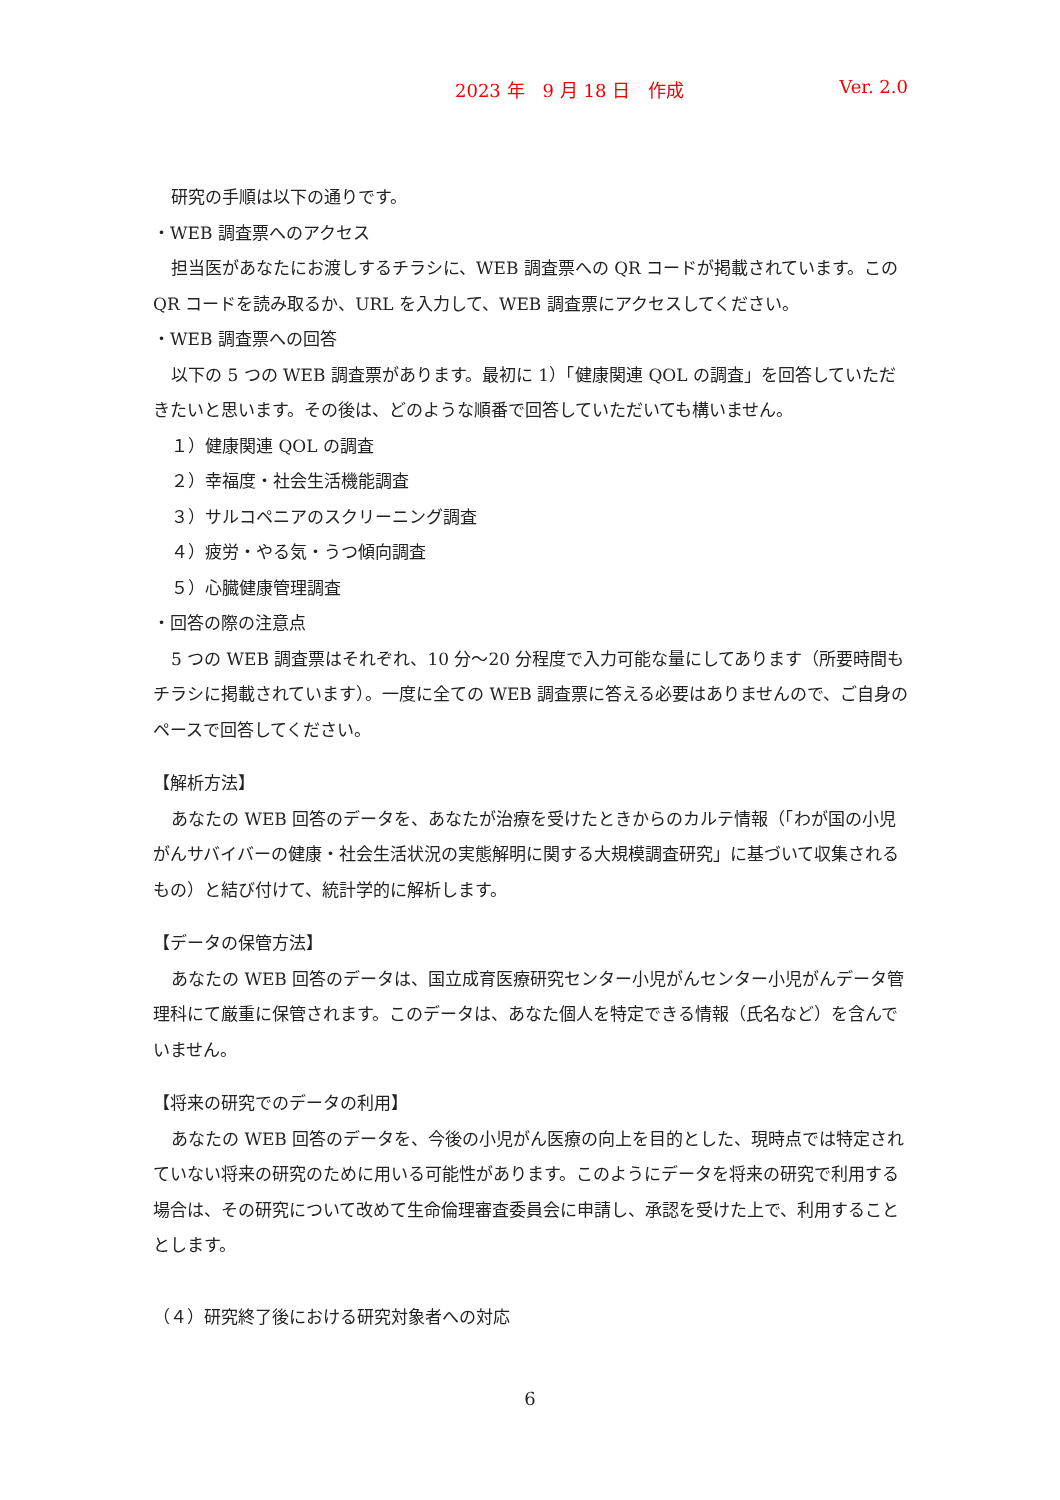2023 年　9 月 18 日　作成 Ver. 2.0
研究の手順は以下の通りです。
・WEB 調査票へのアクセス
担当医があなたにお渡しするチラシに、WEB 調査票への QR コードが掲載されています。この QR コードを読み取るか、URL を入力して、WEB 調査票にアクセスしてください。
・WEB 調査票への回答
以下の 5 つの WEB 調査票があります。最初に 1）「健康関連 QOL の調査」を回答していただきたいと思います。その後は、どのような順番で回答していただいても構いません。
１）健康関連 QOL の調査
２）幸福度・社会生活機能調査
３）サルコペニアのスクリーニング調査
４）疲労・やる気・うつ傾向調査
５）心臓健康管理調査
・回答の際の注意点
5 つの WEB 調査票はそれぞれ、10 分～20 分程度で入力可能な量にしてあります（所要時間もチラシに掲載されています）。一度に全ての WEB 調査票に答える必要はありませんので、ご自身のペースで回答してください。
【解析方法】
あなたの WEB 回答のデータを、あなたが治療を受けたときからのカルテ情報（「わが国の小児がんサバイバーの健康・社会生活状況の実態解明に関する大規模調査研究」に基づいて収集されるもの）と結び付けて、統計学的に解析します。
【データの保管方法】
あなたの WEB 回答のデータは、国立成育医療研究センター小児がんセンター小児がんデータ管理科にて厳重に保管されます。このデータは、あなた個人を特定できる情報（氏名など）を含んでいません。
【将来の研究でのデータの利用】
あなたの WEB 回答のデータを、今後の小児がん医療の向上を目的とした、現時点では特定されていない将来の研究のために用いる可能性があります。このようにデータを将来の研究で利用する場合は、その研究について改めて生命倫理審査委員会に申請し、承認を受けた上で、利用することとします。
（４）研究終了後における研究対象者への対応
6